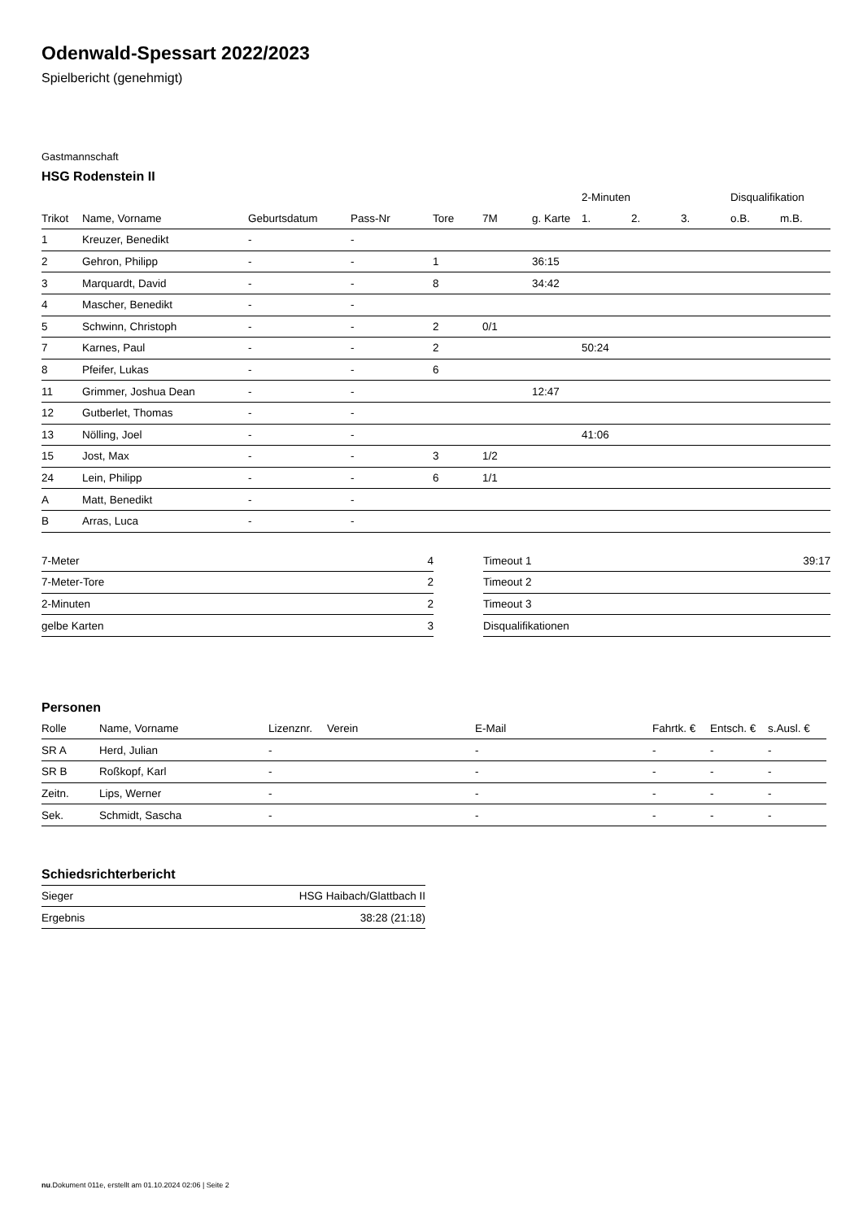Odenwald-Spessart 2022/2023
Spielbericht (genehmigt)
Gastmannschaft
HSG Rodenstein II
| | | | | | | | 2-Minuten | | | Disqualifikation | |
| --- | --- | --- | --- | --- | --- | --- | --- | --- | --- | --- | --- |
| Trikot | Name, Vorname | Geburtsdatum | Pass-Nr | Tore | 7M | g. Karte | 1. | 2. | 3. | o.B. | m.B. |
| 1 | Kreuzer, Benedikt | - | - | | | | | | | | |
| 2 | Gehron, Philipp | - | - | 1 | | 36:15 | | | | | |
| 3 | Marquardt, David | - | - | 8 | | 34:42 | | | | | |
| 4 | Mascher, Benedikt | - | - | | | | | | | | |
| 5 | Schwinn, Christoph | - | - | 2 | 0/1 | | | | | | |
| 7 | Karnes, Paul | - | - | 2 | | | 50:24 | | | | |
| 8 | Pfeifer, Lukas | - | - | 6 | | | | | | | |
| 11 | Grimmer, Joshua Dean | - | - | | | 12:47 | | | | | |
| 12 | Gutberlet, Thomas | - | - | | | | | | | | |
| 13 | Nölling, Joel | - | - | | | | 41:06 | | | | |
| 15 | Jost, Max | - | - | 3 | 1/2 | | | | | | |
| 24 | Lein, Philipp | - | - | 6 | 1/1 | | | | | | |
| A | Matt, Benedikt | - | - | | | | | | | | |
| B | Arras, Luca | - | - | | | | | | | | |
| 7-Meter | 4 |
| 7-Meter-Tore | 2 |
| 2-Minuten | 2 |
| gelbe Karten | 3 |
| Timeout 1 | 39:17 |
| Timeout 2 | |
| Timeout 3 | |
| Disqualifikationen | |
Personen
| Rolle | Name, Vorname | Lizenznr. | Verein | E-Mail | Fahrtk. € | Entsch. € | s.Ausl. € |
| --- | --- | --- | --- | --- | --- | --- | --- |
| SR A | Herd, Julian | - | | - | - | - | - |
| SR B | Roßkopf, Karl | - | | - | - | - | - |
| Zeitn. | Lips, Werner | - | | - | - | - | - |
| Sek. | Schmidt, Sascha | - | | - | - | - | - |
Schiedsrichterbericht
| Sieger | HSG Haibach/Glattbach II |
| Ergebnis | 38:28 (21:18) |
nu.Dokument 011e, erstellt am 01.10.2024 02:06 | Seite 2